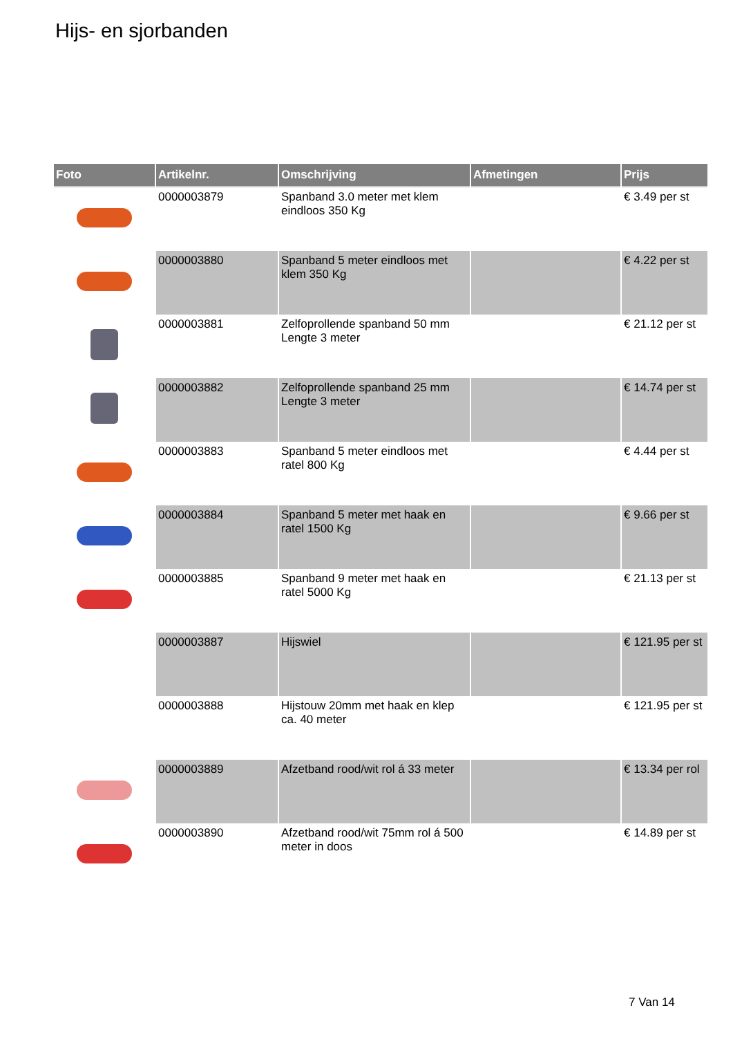Hijs- en sjorbanden
| Foto | Artikelnr. | Omschrijving | Afmetingen | Prijs |
| --- | --- | --- | --- | --- |
| | 0000003879 | Spanband 3.0 meter met klem eindloos 350 Kg | | € 3.49 per st |
| | 0000003880 | Spanband 5 meter eindloos met klem 350 Kg | | € 4.22 per st |
| | 0000003881 | Zelfoprollende spanband 50 mm Lengte 3 meter | | € 21.12 per st |
| | 0000003882 | Zelfoprollende spanband 25 mm Lengte 3 meter | | € 14.74 per st |
| | 0000003883 | Spanband 5 meter eindloos met ratel 800 Kg | | € 4.44 per st |
| | 0000003884 | Spanband 5 meter met haak en ratel 1500 Kg | | € 9.66 per st |
| | 0000003885 | Spanband 9 meter met haak en ratel 5000 Kg | | € 21.13 per st |
| | 0000003887 | Hijswiel | | € 121.95 per st |
| | 0000003888 | Hijstouw 20mm met haak en klep ca. 40 meter | | € 121.95 per st |
| | 0000003889 | Afzetband rood/wit rol á 33 meter | | € 13.34 per rol |
| | 0000003890 | Afzetband rood/wit 75mm rol á 500 meter in doos | | € 14.89 per st |
7 Van 14